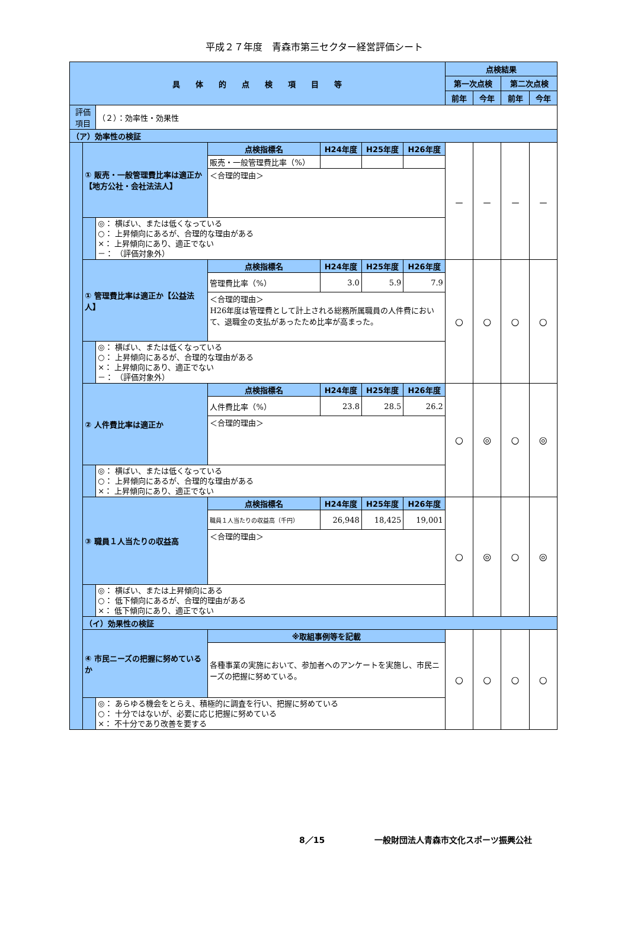平成２７年度　青森市第三セクター経営評価シート
| 具 体 的 点 検 項 目 等 | | | | | | | 点検結果 | | | |
| --- | --- | --- | --- | --- | --- | --- | --- | --- | --- | --- |
| | | | | | | | 第一次点検 | | 第二次点検 | |
| | | | | | | | 前年 | 今年 | 前年 | 今年 |
| 評価項目 | | （２）：効率性・効果性 | | | | | | | | |
| （ア）効率性の検証 | | | | | | | | | | |
| | ① 販売・一般管理費比率は適正か【地方公社・会社法法人】 | | 点検指標名 | H24年度 | H25年度 | H26年度 | － | － | － | － |
| | | | 販売・一般管理費比率（%） | | | | | | | |
| | | | ＜合理的理由＞ | | | | | | | |
| | | ◎： 横ばい、または低くなっている ○： 上昇傾向にあるが、合理的な理由がある ×： 上昇傾向にあり、適正でない －： （評価対象外） | | | | | | | | |
| | ① 管理費比率は適正か【公益法人】 | | 点検指標名 | H24年度 | H25年度 | H26年度 | ○ | ○ | ○ | ○ |
| | | | 管理費比率（%） | 3.0 | 5.9 | 7.9 | | | | |
| | | | ＜合理的理由＞ H26年度は管理費として計上される総務所属職員の人件費において、退職金の支払があったため比率が高まった。 | | | | | | | |
| | | ◎： 横ばい、または低くなっている ○： 上昇傾向にあるが、合理的な理由がある ×： 上昇傾向にあり、適正でない －： （評価対象外） | | | | | | | | |
| | ② 人件費比率は適正か | | 点検指標名 | H24年度 | H25年度 | H26年度 | ○ | ◎ | ○ | ◎ |
| | | | 人件費比率（%） | 23.8 | 28.5 | 26.2 | | | | |
| | | | ＜合理的理由＞ | | | | | | | |
| | | ◎： 横ばい、または低くなっている ○： 上昇傾向にあるが、合理的な理由がある ×： 上昇傾向にあり、適正でない | | | | | | | | |
| | ③ 職員１人当たりの収益高 | | 点検指標名 | H24年度 | H25年度 | H26年度 | ○ | ◎ | ○ | ◎ |
| | | | 職員１人当たりの収益高（千円） | 26,948 | 18,425 | 19,001 | | | | |
| | | | ＜合理的理由＞ | | | | | | | |
| | | ◎： 横ばい、または上昇傾向にある ○： 低下傾向にあるが、合理的理由がある ×： 低下傾向にあり、適正でない | | | | | | | | |
| | （イ）効果性の検証 | | | | | | | | | |
| | ④ 市民ニーズの把握に努めているか | | ※取組事例等を記載 | | | | ○ | ○ | ○ | ○ |
| | | | 各種事業の実施において、参加者へのアンケートを実施し、市民ニーズの把握に努めている。 | | | | | | | |
| | | ◎： あらゆる機会をとらえ、積極的に調査を行い、把握に努めている ○： 十分ではないが、必要に応じ把握に努めている ×： 不十分であり改善を要する | | | | | | | | |
8／15　　　　　　一般財団法人青森市文化スポーツ振興公社